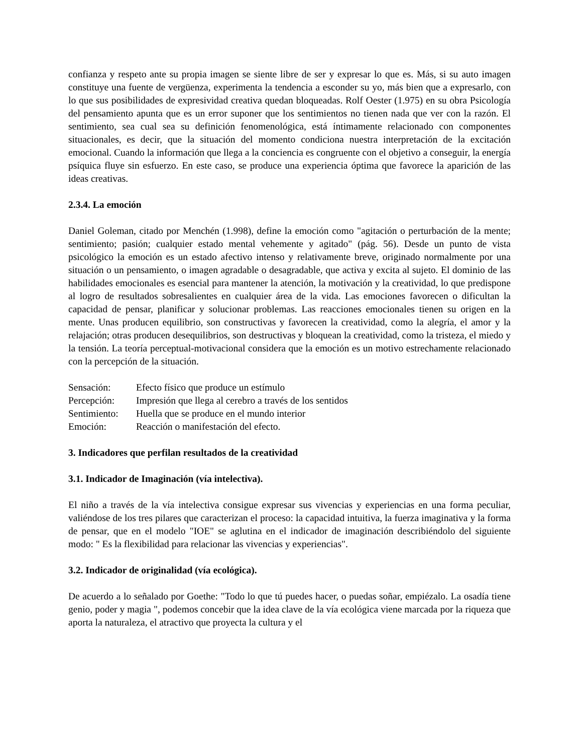confianza y respeto ante su propia imagen se siente libre de ser y expresar lo que es. Más, si su auto imagen constituye una fuente de vergüenza, experimenta la tendencia a esconder su yo, más bien que a expresarlo, con lo que sus posibilidades de expresividad creativa quedan bloqueadas. Rolf Oester (1.975) en su obra Psicología del pensamiento apunta que es un error suponer que los sentimientos no tienen nada que ver con la razón. El sentimiento, sea cual sea su definición fenomenológica, está íntimamente relacionado con componentes situacionales, es decir, que la situación del momento condiciona nuestra interpretación de la excitación emocional. Cuando la información que llega a la conciencia es congruente con el objetivo a conseguir, la energía psíquica fluye sin esfuerzo. En este caso, se produce una experiencia óptima que favorece la aparición de las ideas creativas.
2.3.4. La emoción
Daniel Goleman, citado por Menchén (1.998), define la emoción como "agitación o perturbación de la mente; sentimiento; pasión; cualquier estado mental vehemente y agitado" (pág. 56). Desde un punto de vista psicológico la emoción es un estado afectivo intenso y relativamente breve, originado normalmente por una situación o un pensamiento, o imagen agradable o desagradable, que activa y excita al sujeto. El dominio de las habilidades emocionales es esencial para mantener la atención, la motivación y la creatividad, lo que predispone al logro de resultados sobresalientes en cualquier área de la vida. Las emociones favorecen o dificultan la capacidad de pensar, planificar y solucionar problemas. Las reacciones emocionales tienen su origen en la mente. Unas producen equilibrio, son constructivas y favorecen la creatividad, como la alegría, el amor y la relajación; otras producen desequilibrios, son destructivas y bloquean la creatividad, como la tristeza, el miedo y la tensión. La teoría perceptual-motivacional considera que la emoción es un motivo estrechamente relacionado con la percepción de la situación.
| Sensación: | Efecto físico que produce un estímulo |
| Percepción: | Impresión que llega al cerebro a través de los sentidos |
| Sentimiento: | Huella que se produce en el mundo interior |
| Emoción: | Reacción o manifestación del efecto. |
3. Indicadores que perfilan resultados de la creatividad
3.1. Indicador de Imaginación (vía intelectiva).
El niño a través de la vía intelectiva consigue expresar sus vivencias y experiencias en una forma peculiar, valiéndose de los tres pilares que caracterizan el proceso: la capacidad intuitiva, la fuerza imaginativa y la forma de pensar, que en el modelo "IOE" se aglutina en el indicador de imaginación describiéndolo del siguiente modo: " Es la flexibilidad para relacionar las vivencias y experiencias".
3.2. Indicador de originalidad (vía ecológica).
De acuerdo a lo señalado por Goethe: "Todo lo que tú puedes hacer, o puedas soñar, empiézalo. La osadía tiene genio, poder y magia ", podemos concebir que la idea clave de la vía ecológica viene marcada por la riqueza que aporta la naturaleza, el atractivo que proyecta la cultura y el